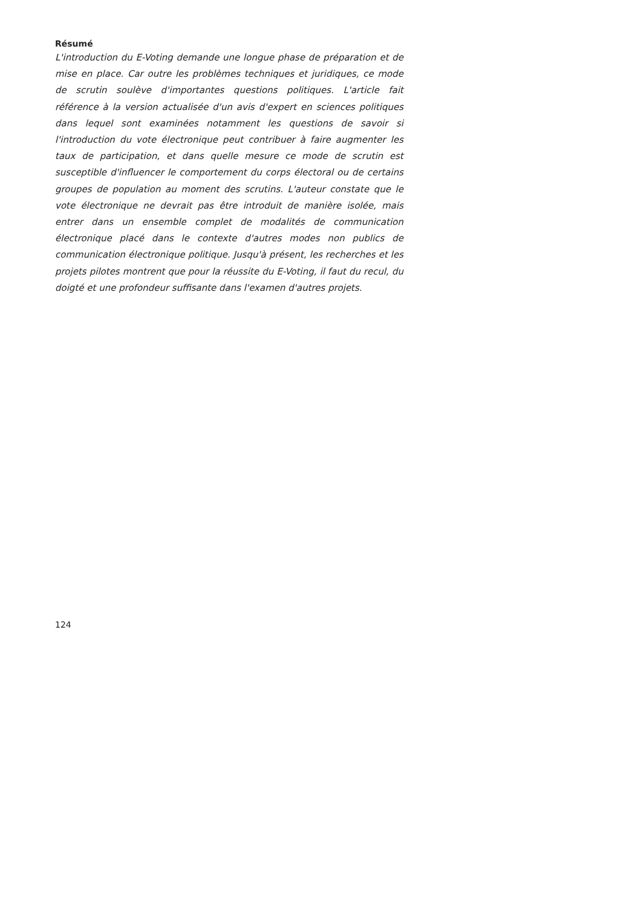Résumé
L'introduction du E-Voting demande une longue phase de préparation et de mise en place. Car outre les problèmes techniques et juridiques, ce mode de scrutin soulève d'importantes questions politiques. L'article fait référence à la version actualisée d'un avis d'expert en sciences politiques dans lequel sont examinées notamment les questions de savoir si l'introduction du vote électronique peut contribuer à faire augmenter les taux de participation, et dans quelle mesure ce mode de scrutin est susceptible d'influencer le comportement du corps électoral ou de certains groupes de population au moment des scrutins. L'auteur constate que le vote électronique ne devrait pas être introduit de manière isolée, mais entrer dans un ensemble complet de modalités de communication électronique placé dans le contexte d'autres modes non publics de communication électronique politique. Jusqu'à présent, les recherches et les projets pilotes montrent que pour la réussite du E-Voting, il faut du recul, du doigté et une profondeur suffisante dans l'examen d'autres projets.
124